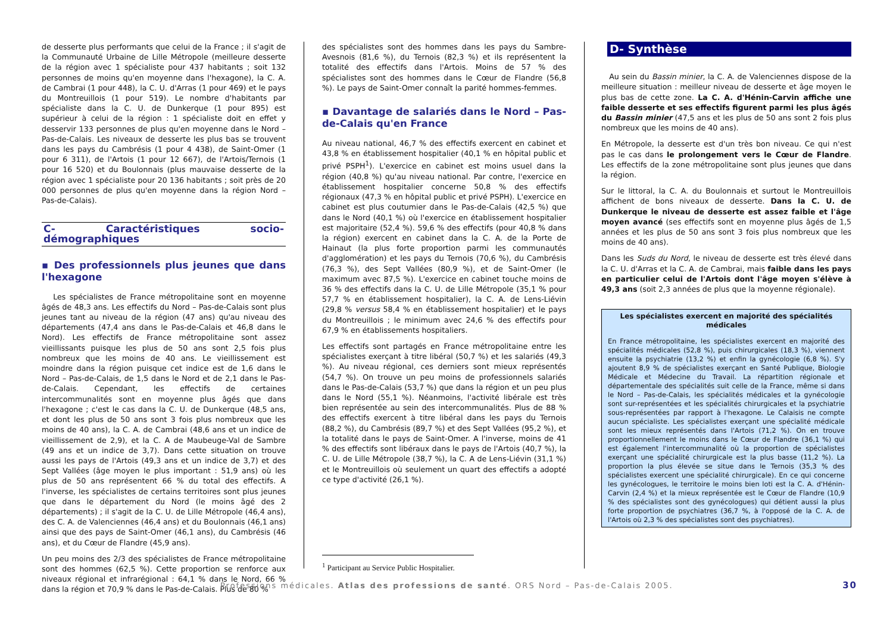de desserte plus performants que celui de la France ; il s'agit de la Communauté Urbaine de Lille Métropole (meilleure desserte de la région avec 1 spécialiste pour 437 habitants ; soit 132 personnes de moins qu'en moyenne dans l'hexagone), la C. A. de Cambrai (1 pour 448), la C. U. d'Arras (1 pour 469) et le pays du Montreuillois (1 pour 519). Le nombre d'habitants par spécialiste dans la C. U. de Dunkerque (1 pour 895) est supérieur à celui de la région : 1 spécialiste doit en effet y desservir 133 personnes de plus qu'en moyenne dans le Nord – Pas-de-Calais. Les niveaux de desserte les plus bas se trouvent dans les pays du Cambrésis (1 pour 4 438), de Saint-Omer (1 pour 6 311), de l'Artois (1 pour 12 667), de l'Artois/Ternois (1 pour 16 520) et du Boulonnais (plus mauvaise desserte de la région avec 1 spécialiste pour 20 136 habitants ; soit près de 20 000 personnes de plus qu'en moyenne dans la région Nord – Pas-de-Calais).
C- Caractéristiques socio-démographiques
▪ Des professionnels plus jeunes que dans l'hexagone
Les spécialistes de France métropolitaine sont en moyenne âgés de 48,3 ans. Les effectifs du Nord – Pas-de-Calais sont plus jeunes tant au niveau de la région (47 ans) qu'au niveau des départements (47,4 ans dans le Pas-de-Calais et 46,8 dans le Nord). Les effectifs de France métropolitaine sont assez vieillissants puisque les plus de 50 ans sont 2,5 fois plus nombreux que les moins de 40 ans. Le vieillissement est moindre dans la région puisque cet indice est de 1,6 dans le Nord – Pas-de-Calais, de 1,5 dans le Nord et de 2,1 dans le Pas-de-Calais. Cependant, les effectifs de certaines intercommunalités sont en moyenne plus âgés que dans l'hexagone ; c'est le cas dans la C. U. de Dunkerque (48,5 ans, et dont les plus de 50 ans sont 3 fois plus nombreux que les moins de 40 ans), la C. A. de Cambrai (48,6 ans et un indice de vieillissement de 2,9), et la C. A de Maubeuge-Val de Sambre (49 ans et un indice de 3,7). Dans cette situation on trouve aussi les pays de l'Artois (49,3 ans et un indice de 3,7) et des Sept Vallées (âge moyen le plus important : 51,9 ans) où les plus de 50 ans représentent 66 % du total des effectifs. A l'inverse, les spécialistes de certains territoires sont plus jeunes que dans le département du Nord (le moins âgé des 2 départements) ; il s'agit de la C. U. de Lille Métropole (46,4 ans), des C. A. de Valenciennes (46,4 ans) et du Boulonnais (46,1 ans) ainsi que des pays de Saint-Omer (46,1 ans), du Cambrésis (46 ans), et du Cœur de Flandre (45,9 ans).
Un peu moins des 2/3 des spécialistes de France métropolitaine sont des hommes (62,5 %). Cette proportion se renforce aux niveaux régional et infrarégional : 64,1 % dans le Nord, 66 % dans la région et 70,9 % dans le Pas-de-Calais. Plus de 80 %
des spécialistes sont des hommes dans les pays du Sambre-Avesnois (81,6 %), du Ternois (82,3 %) et ils représentent la totalité des effectifs dans l'Artois. Moins de 57 % des spécialistes sont des hommes dans le Cœur de Flandre (56,8 %). Le pays de Saint-Omer connaît la parité hommes-femmes.
▪ Davantage de salariés dans le Nord – Pas-de-Calais qu'en France
Au niveau national, 46,7 % des effectifs exercent en cabinet et 43,8 % en établissement hospitalier (40,1 % en hôpital public et privé PSPH<sup>1</sup>). L'exercice en cabinet est moins usuel dans la région (40,8 %) qu'au niveau national. Par contre, l'exercice en établissement hospitalier concerne 50,8 % des effectifs régionaux (47,3 % en hôpital public et privé PSPH). L'exercice en cabinet est plus coutumier dans le Pas-de-Calais (42,5 %) que dans le Nord (40,1 %) où l'exercice en établissement hospitalier est majoritaire (52,4 %). 59,6 % des effectifs (pour 40,8 % dans la région) exercent en cabinet dans la C. A. de la Porte de Hainaut (la plus forte proportion parmi les communautés d'agglomération) et les pays du Ternois (70,6 %), du Cambrésis (76,3 %), des Sept Vallées (80,9 %), et de Saint-Omer (le maximum avec 87,5 %). L'exercice en cabinet touche moins de 36 % des effectifs dans la C. U. de Lille Métropole (35,1 % pour 57,7 % en établissement hospitalier), la C. A. de Lens-Liévin (29,8 % versus 58,4 % en établissement hospitalier) et le pays du Montreuillois ; le minimum avec 24,6 % des effectifs pour 67,9 % en établissements hospitaliers.
Les effectifs sont partagés en France métropolitaine entre les spécialistes exerçant à titre libéral (50,7 %) et les salariés (49,3 %). Au niveau régional, ces derniers sont mieux représentés (54,7 %). On trouve un peu moins de professionnels salariés dans le Pas-de-Calais (53,7 %) que dans la région et un peu plus dans le Nord (55,1 %). Néanmoins, l'activité libérale est très bien représentée au sein des intercommunalités. Plus de 88 % des effectifs exercent à titre libéral dans les pays du Ternois (88,2 %), du Cambrésis (89,7 %) et des Sept Vallées (95,2 %), et la totalité dans le pays de Saint-Omer. A l'inverse, moins de 41 % des effectifs sont libéraux dans le pays de l'Artois (40,7 %), la C. U. de Lille Métropole (38,7 %), la C. A de Lens-Liévin (31,1 %) et le Montreuillois où seulement un quart des effectifs a adopté ce type d'activité (26,1 %).
<sup>1</sup> Participant au Service Public Hospitalier.
D- Synthèse
Au sein du Bassin minier, la C. A. de Valenciennes dispose de la meilleure situation : meilleur niveau de desserte et âge moyen le plus bas de cette zone. La C. A. d'Hénin-Carvin affiche une faible desserte et ses effectifs figurent parmi les plus âgés du Bassin minier (47,5 ans et les plus de 50 ans sont 2 fois plus nombreux que les moins de 40 ans).
En Métropole, la desserte est d'un très bon niveau. Ce qui n'est pas le cas dans le prolongement vers le Cœur de Flandre. Les effectifs de la zone métropolitaine sont plus jeunes que dans la région.
Sur le littoral, la C. A. du Boulonnais et surtout le Montreuillois affichent de bons niveaux de desserte. Dans la C. U. de Dunkerque le niveau de desserte est assez faible et l'âge moyen avancé (ses effectifs sont en moyenne plus âgés de 1,5 années et les plus de 50 ans sont 3 fois plus nombreux que les moins de 40 ans).
Dans les Suds du Nord, le niveau de desserte est très élevé dans la C. U. d'Arras et la C. A. de Cambrai, mais faible dans les pays en particulier celui de l'Artois dont l'âge moyen s'élève à 49,3 ans (soit 2,3 années de plus que la moyenne régionale).
Les spécialistes exercent en majorité des spécialités médicales
En France métropolitaine, les spécialistes exercent en majorité des spécialités médicales (52,8 %), puis chirurgicales (18,3 %), viennent ensuite la psychiatrie (13,2 %) et enfin la gynécologie (6,8 %). S'y ajoutent 8,9 % de spécialistes exerçant en Santé Publique, Biologie Médicale et Médecine du Travail. La répartition régionale et départementale des spécialités suit celle de la France, même si dans le Nord – Pas-de-Calais, les spécialités médicales et la gynécologie sont sur-représentées et les spécialités chirurgicales et la psychiatrie sous-représentées par rapport à l'hexagone. Le Calaisis ne compte aucun spécialiste. Les spécialistes exerçant une spécialité médicale sont les mieux représentés dans l'Artois (71,2 %). On en trouve proportionnellement le moins dans le Cœur de Flandre (36,1 %) qui est également l'intercommunalité où la proportion de spécialistes exerçant une spécialité chirurgicale est la plus basse (11,2 %). La proportion la plus élevée se situe dans le Ternois (35,3 % des spécialistes exercent une spécialité chirurgicale). En ce qui concerne les gynécologues, le territoire le moins bien loti est la C. A. d'Hénin-Carvin (2,4 %) et la mieux représentée est le Cœur de Flandre (10,9 % des spécialistes sont des gynécologues) qui détient aussi la plus forte proportion de psychiatres (36,7 %, à l'opposé de la C. A. de l'Artois où 2,3 % des spécialistes sont des psychiatres).
Professions médicales. Atlas des professions de santé. ORS Nord – Pas-de-Calais 2005. 30